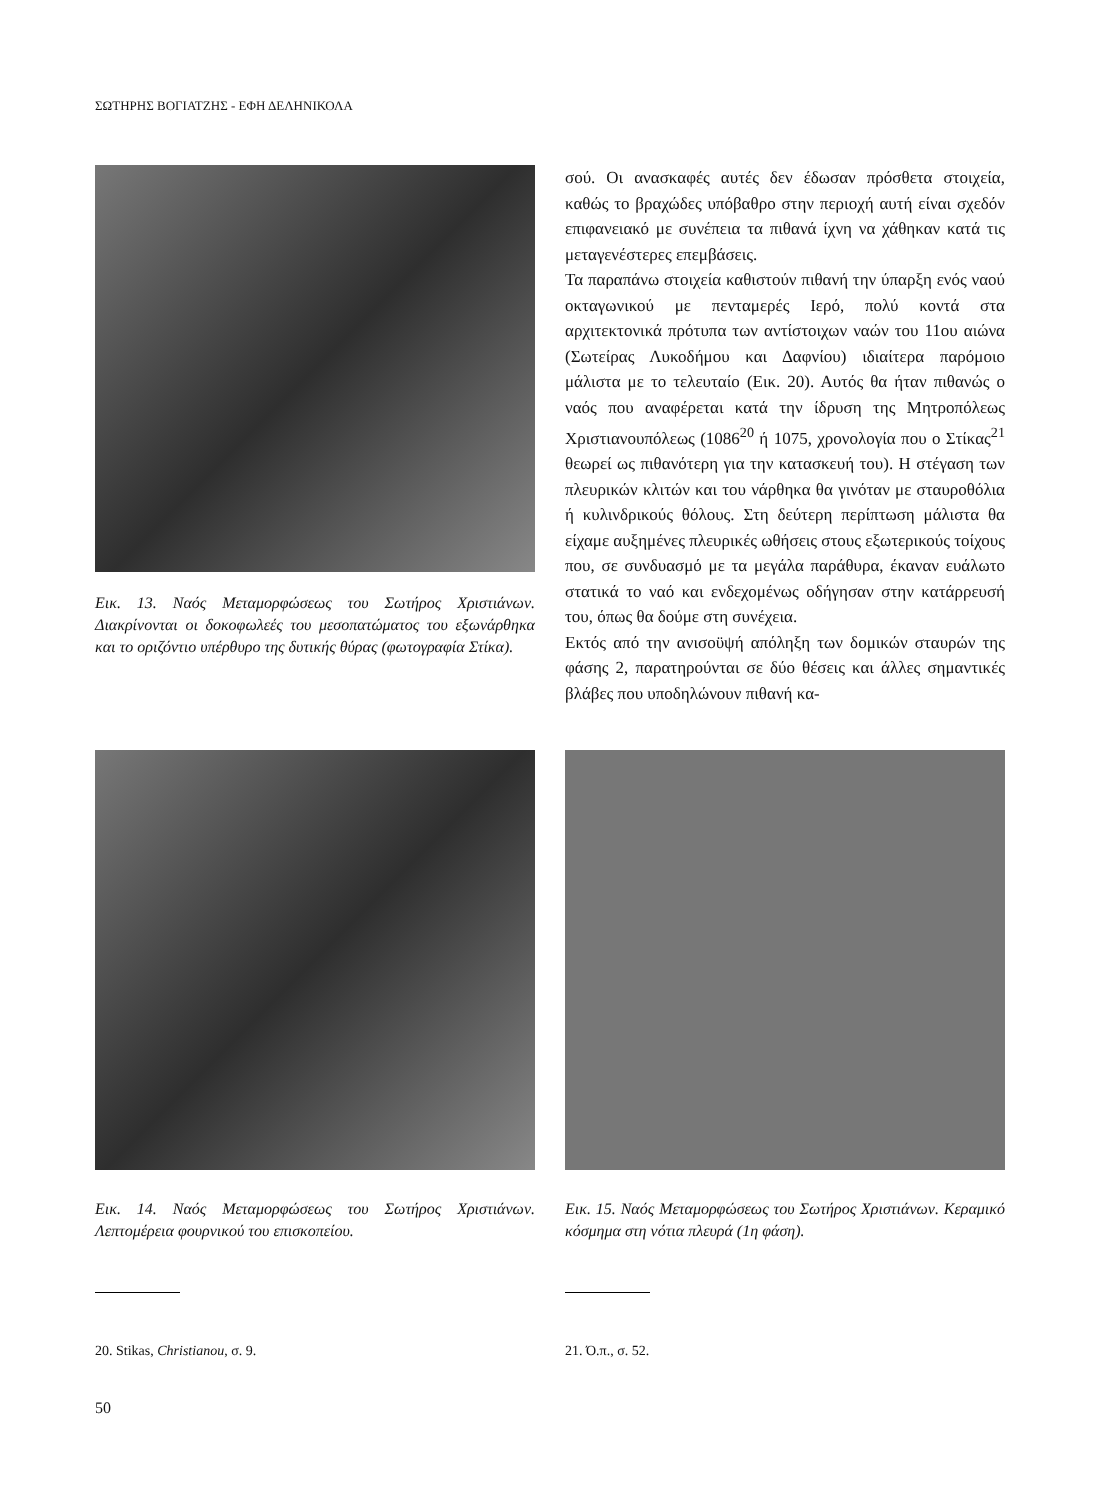ΣΩΤΗΡΗΣ ΒΟΓΙΑΤΖΗΣ - ΕΦΗ ΔΕΛΗΝΙΚΟΛΑ
Εικ. 13. Ναός Μεταμορφώσεως του Σωτήρος Χριστιάνων. Διακρίνονται οι δοκοφωλεές του μεσοπατώματος του εξωνάρθηκα και το οριζόντιο υπέρθυρο της δυτικής θύρας (φωτογραφία Στίκα).
σού. Οι ανασκαφές αυτές δεν έδωσαν πρόσθετα στοιχεία, καθώς το βραχώδες υπόβαθρο στην περιοχή αυτή είναι σχεδόν επιφανειακό με συνέπεια τα πιθανά ίχνη να χάθηκαν κατά τις μεταγενέστερες επεμβάσεις.
Τα παραπάνω στοιχεία καθιστούν πιθανή την ύπαρξη ενός ναού οκταγωνικού με πενταμερές Ιερό, πολύ κοντά στα αρχιτεκτονικά πρότυπα των αντίστοιχων ναών του 11ου αιώνα (Σωτείρας Λυκοδήμου και Δαφνίου) ιδιαίτερα παρόμοιο μάλιστα με το τελευταίο (Εικ. 20). Αυτός θα ήταν πιθανώς ο ναός που αναφέρεται κατά την ίδρυση της Μητροπόλεως Χριστιανουπόλεως (1086<sup>20</sup> ή 1075, χρονολογία που ο Στίκας<sup>21</sup> θεωρεί ως πιθανότερη για την κατασκευή του). Η στέγαση των πλευρικών κλιτών και του νάρθηκα θα γινόταν με σταυροθόλια ή κυλινδρικούς θόλους. Στη δεύτερη περίπτωση μάλιστα θα είχαμε αυξημένες πλευρικές ωθήσεις στους εξωτερικούς τοίχους που, σε συνδυασμό με τα μεγάλα παράθυρα, έκαναν ευάλωτο στατικά το ναό και ενδεχομένως οδήγησαν στην κατάρρευσή του, όπως θα δούμε στη συνέχεια.
Εκτός από την ανισοϋψή απόληξη των δομικών σταυρών της φάσης 2, παρατηρούνται σε δύο θέσεις και άλλες σημαντικές βλάβες που υποδηλώνουν πιθανή κα-
Εικ. 14. Ναός Μεταμορφώσεως του Σωτήρος Χριστιάνων. Λεπτομέρεια φουρνικού του επισκοπείου.
20. Stikas, Christianou, σ. 9.
50
Εικ. 15. Ναός Μεταμορφώσεως του Σωτήρος Χριστιάνων. Κεραμικό κόσμημα στη νότια πλευρά (1η φάση).
21. Ό.π., σ. 52.